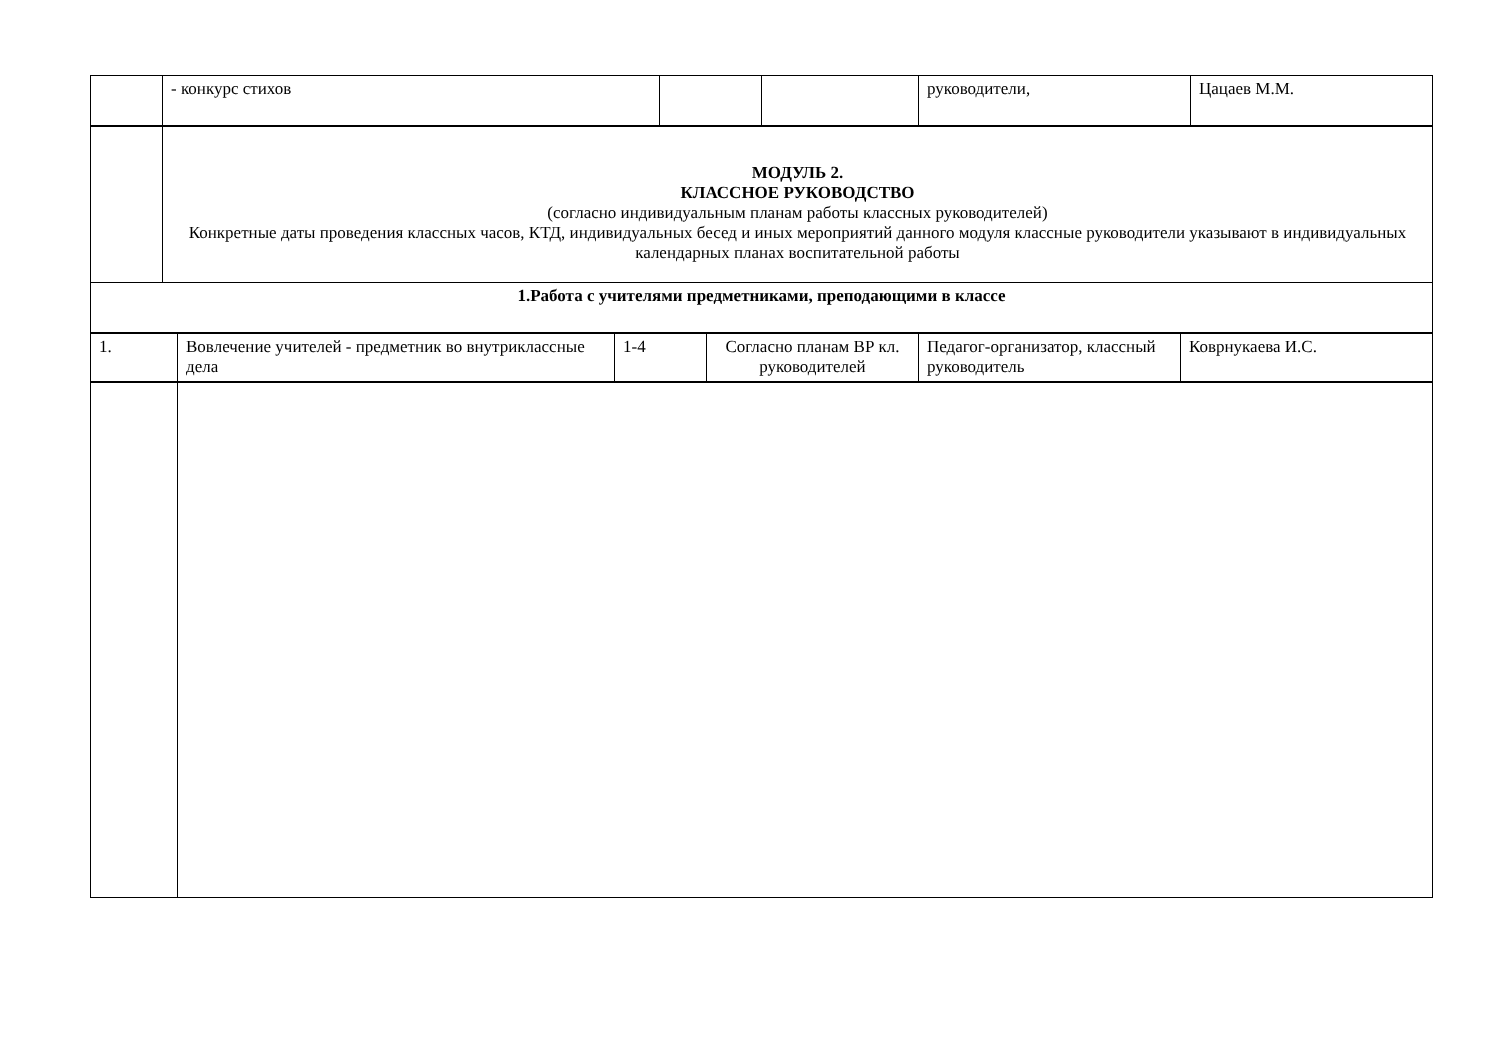| | - конкурс стихов | | | руководители, | Цацаев М.М. |
| | МОДУЛЬ 2. КЛАССНОЕ РУКОВОДСТВО (согласно индивидуальным планам работы классных руководителей) Конкретные даты проведения классных часов, КТД, индивидуальных бесед и иных мероприятий данного модуля классные руководители указывают в индивидуальных календарных планах воспитательной работы |
| 1.Работа с учителями предметниками, преподающими в классе | |
| 1. | Вовлечение учителей - предметник во внутриклассные дела | 1-4 | Согласно планам ВР кл. руководителей | Педагог-организатор, классный руководитель | Коврнукаева И.С. |